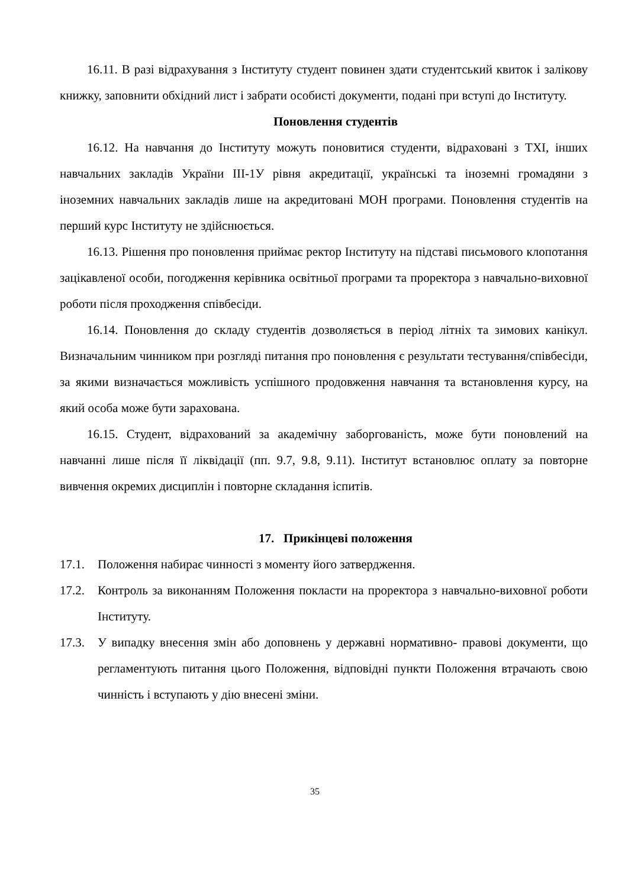16.11. В разі відрахування з Інституту студент повинен здати студентський квиток і залікову книжку, заповнити обхідний лист і забрати особисті документи, подані при вступі до Інституту.
Поновлення студентів
16.12. На навчання до Інституту можуть поновитися студенти, відраховані з ТХІ, інших навчальних закладів України ІІІ-1У рівня акредитації, українські та іноземні громадяни з іноземних навчальних закладів лише на акредитовані МОН програми. Поновлення студентів на перший курс Інституту не здійснюється.
16.13. Рішення про поновлення приймає ректор Інституту на підставі письмового клопотання зацікавленої особи, погодження керівника освітньої програми та проректора з навчально-виховної роботи після проходження співбесіди.
16.14. Поновлення до складу студентів дозволяється в період літніх та зимових канікул. Визначальним чинником при розгляді питання про поновлення є результати тестування/співбесіди, за якими визначається можливість успішного продовження навчання та встановлення курсу, на який особа може бути зарахована.
16.15. Студент, відрахований за академічну заборгованість, може бути поновлений на навчанні лише після її ліквідації (пп. 9.7, 9.8, 9.11). Інститут встановлює оплату за повторне вивчення окремих дисциплін і повторне складання іспитів.
17. Прикінцеві положення
17.1. Положення набирає чинності з моменту його затвердження.
17.2. Контроль за виконанням Положення покласти на проректора з навчально-виховної роботи Інституту.
17.3. У випадку внесення змін або доповнень у державні нормативно- правові документи, що регламентують питання цього Положення, відповідні пункти Положення втрачають свою чинність і вступають у дію внесені зміни.
35